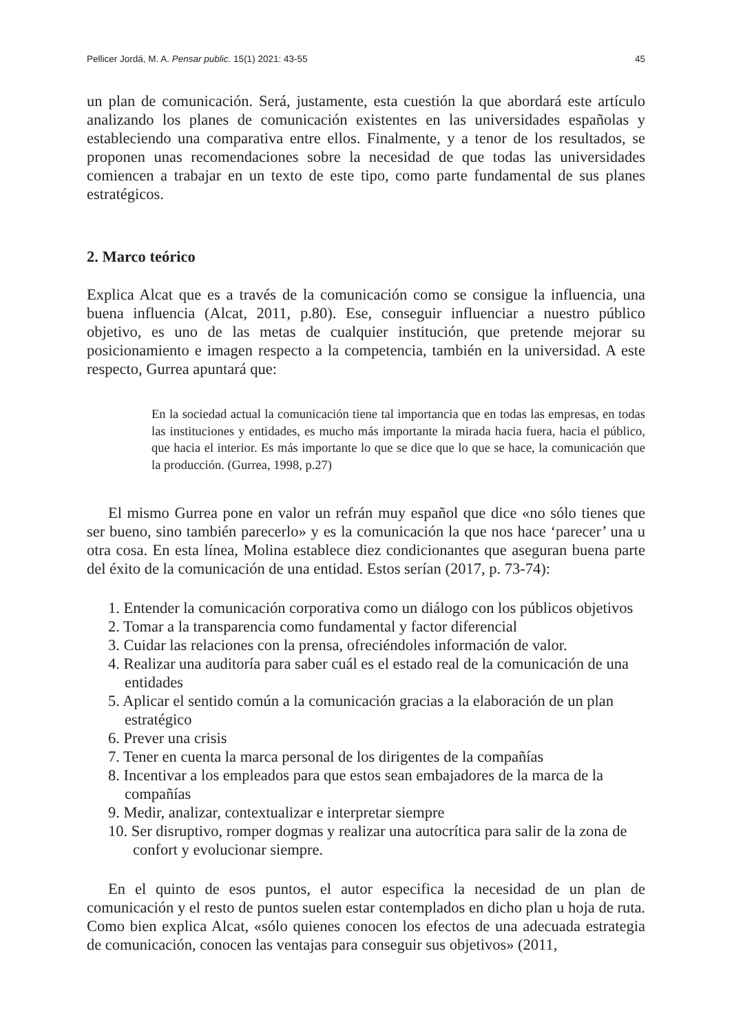Pellicer Jordá, M. A. Pensar public. 15(1) 2021: 43-55 45
un plan de comunicación. Será, justamente, esta cuestión la que abordará este artículo analizando los planes de comunicación existentes en las universidades españolas y estableciendo una comparativa entre ellos. Finalmente, y a tenor de los resultados, se proponen unas recomendaciones sobre la necesidad de que todas las universidades comiencen a trabajar en un texto de este tipo, como parte fundamental de sus planes estratégicos.
2. Marco teórico
Explica Alcat que es a través de la comunicación como se consigue la influencia, una buena influencia (Alcat, 2011, p.80). Ese, conseguir influenciar a nuestro público objetivo, es uno de las metas de cualquier institución, que pretende mejorar su posicionamiento e imagen respecto a la competencia, también en la universidad. A este respecto, Gurrea apuntará que:
En la sociedad actual la comunicación tiene tal importancia que en todas las empresas, en todas las instituciones y entidades, es mucho más importante la mirada hacia fuera, hacia el público, que hacia el interior. Es más importante lo que se dice que lo que se hace, la comunicación que la producción. (Gurrea, 1998, p.27)
El mismo Gurrea pone en valor un refrán muy español que dice «no sólo tienes que ser bueno, sino también parecerlo» y es la comunicación la que nos hace ‘parecer’ una u otra cosa. En esta línea, Molina establece diez condicionantes que aseguran buena parte del éxito de la comunicación de una entidad. Estos serían (2017, p. 73-74):
1. Entender la comunicación corporativa como un diálogo con los públicos objetivos
2. Tomar a la transparencia como fundamental y factor diferencial
3. Cuidar las relaciones con la prensa, ofreciéndoles información de valor.
4. Realizar una auditoría para saber cuál es el estado real de la comunicación de una entidades
5. Aplicar el sentido común a la comunicación gracias a la elaboración de un plan estratégico
6. Prever una crisis
7. Tener en cuenta la marca personal de los dirigentes de la compañías
8. Incentivar a los empleados para que estos sean embajadores de la marca de la compañías
9. Medir, analizar, contextualizar e interpretar siempre
10. Ser disruptivo, romper dogmas y realizar una autocrítica para salir de la zona de confort y evolucionar siempre.
En el quinto de esos puntos, el autor especifica la necesidad de un plan de comunicación y el resto de puntos suelen estar contemplados en dicho plan u hoja de ruta. Como bien explica Alcat, «sólo quienes conocen los efectos de una adecuada estrategia de comunicación, conocen las ventajas para conseguir sus objetivos» (2011,